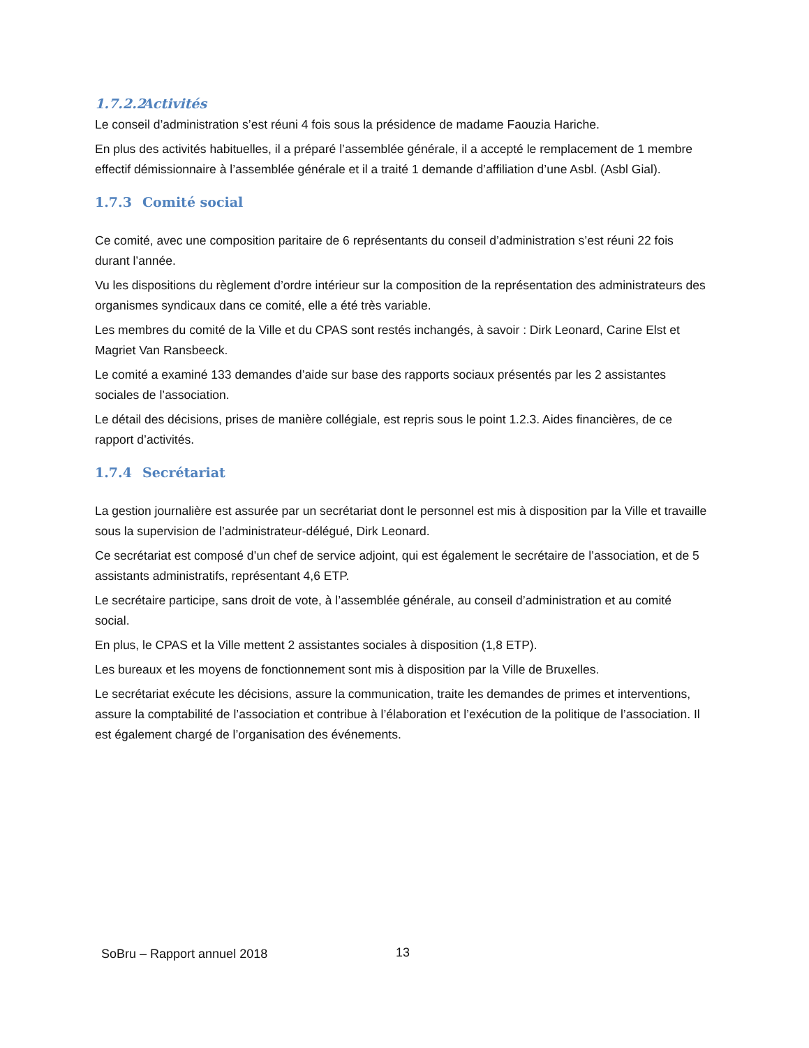1.7.2.2 Activités
Le conseil d’administration s’est réuni 4 fois sous la présidence de madame Faouzia Hariche.
En plus des activités habituelles, il a préparé l’assemblée générale, il a accepté le remplacement de 1 membre effectif démissionnaire à l’assemblée générale et il a traité 1 demande d’affiliation d’une Asbl. (Asbl Gial).
1.7.3 Comité social
Ce comité, avec une composition paritaire de 6 représentants du conseil d’administration s’est réuni 22 fois durant l’année.
Vu les dispositions du règlement d’ordre intérieur sur la composition de la représentation des administrateurs des organismes syndicaux dans ce comité, elle a été très variable.
Les membres du comité de la Ville et du CPAS sont restés inchangés, à savoir : Dirk Leonard, Carine Elst et Magriet Van Ransbeeck.
Le comité a examiné 133 demandes d’aide sur base des rapports sociaux présentés par les 2 assistantes sociales de l’association.
Le détail des décisions, prises de manière collégiale, est repris sous le point 1.2.3. Aides financières, de ce rapport d’activités.
1.7.4 Secrétariat
La gestion journalière est assurée par un secrétariat dont le personnel est mis à disposition par la Ville et travaille sous la supervision de l’administrateur-délégué, Dirk Leonard.
Ce secrétariat est composé d’un chef de service adjoint, qui est également le secrétaire de l’association, et de 5 assistants administratifs, représentant 4,6 ETP.
Le secrétaire participe, sans droit de vote, à l’assemblée générale, au conseil d’administration et au comité social.
En plus, le CPAS et la Ville mettent 2 assistantes sociales à disposition (1,8 ETP).
Les bureaux et les moyens de fonctionnement sont mis à disposition par la Ville de Bruxelles.
Le secrétariat exécute les décisions, assure la communication, traite les demandes de primes et interventions, assure la comptabilité de l’association et contribue à l’élaboration et l’exécution de la politique de l’association. Il est également chargé de l’organisation des événements.
SoBru – Rapport annuel 2018 13